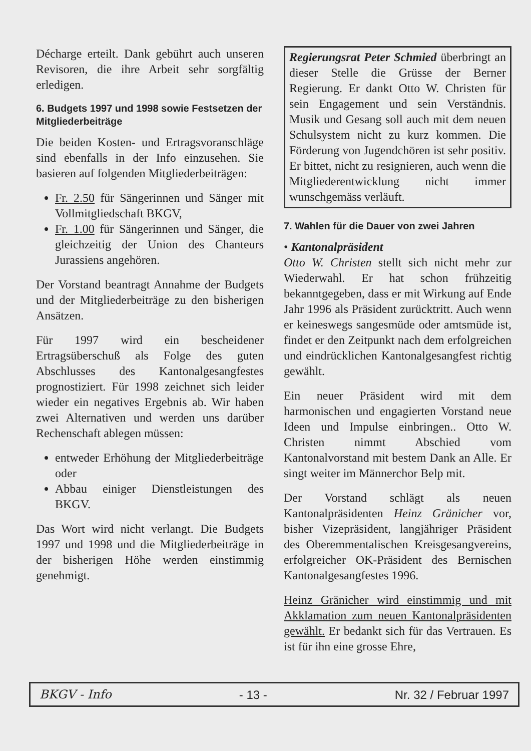Décharge erteilt. Dank gebührt auch unseren Revisoren, die ihre Arbeit sehr sorgfältig erledigen.
6. Budgets 1997 und 1998 sowie Festsetzen der Mitgliederbeiträge
Die beiden Kosten- und Ertragsvoranschläge sind ebenfalls in der Info einzusehen. Sie basieren auf folgenden Mitgliederbeiträgen:
Fr. 2.50 für Sängerinnen und Sänger mit Vollmitgliedschaft BKGV,
Fr. 1.00 für Sängerinnen und Sänger, die gleichzeitig der Union des Chanteurs Jurassiens angehören.
Der Vorstand beantragt Annahme der Budgets und der Mitgliederbeiträge zu den bisherigen Ansätzen.
Für 1997 wird ein bescheidener Ertragsüberschuß als Folge des guten Abschlusses des Kantonalgesangfestes prognostiziert. Für 1998 zeichnet sich leider wieder ein negatives Ergebnis ab. Wir haben zwei Alternativen und werden uns darüber Rechenschaft ablegen müssen:
entweder Erhöhung der Mitgliederbeiträge oder
Abbau einiger Dienstleistungen des BKGV.
Das Wort wird nicht verlangt. Die Budgets 1997 und 1998 und die Mitgliederbeiträge in der bisherigen Höhe werden einstimmig genehmigt.
Regierungsrat Peter Schmied überbringt an dieser Stelle die Grüsse der Berner Regierung. Er dankt Otto W. Christen für sein Engagement und sein Verständnis. Musik und Gesang soll auch mit dem neuen Schulsystem nicht zu kurz kommen. Die Förderung von Jugendchören ist sehr positiv. Er bittet, nicht zu resignieren, auch wenn die Mitgliederentwicklung nicht immer wunschgemäss verläuft.
7. Wahlen für die Dauer von zwei Jahren
• Kantonalpräsident
Otto W. Christen stellt sich nicht mehr zur Wiederwahl. Er hat schon frühzeitig bekanntgegeben, dass er mit Wirkung auf Ende Jahr 1996 als Präsident zurücktritt. Auch wenn er keineswegs sangesmüde oder amtsmüde ist, findet er den Zeitpunkt nach dem erfolgreichen und eindrücklichen Kantonalgesangfest richtig gewählt.
Ein neuer Präsident wird mit dem harmonischen und engagierten Vorstand neue Ideen und Impulse einbringen.. Otto W. Christen nimmt Abschied vom Kantonalvorstand mit bestem Dank an Alle. Er singt weiter im Männerchor Belp mit.
Der Vorstand schlägt als neuen Kantonalpräsidenten Heinz Gränicher vor, bisher Vizepräsident, langjähriger Präsident des Oberemmentalischen Kreisgesangvereins, erfolgreicher OK-Präsident des Bernischen Kantonalgesangfestes 1996.
Heinz Gränicher wird einstimmig und mit Akklamation zum neuen Kantonalpräsidenten gewählt. Er bedankt sich für das Vertrauen. Es ist für ihn eine grosse Ehre,
BKGV - Info - 13 - Nr. 32 / Februar 1997